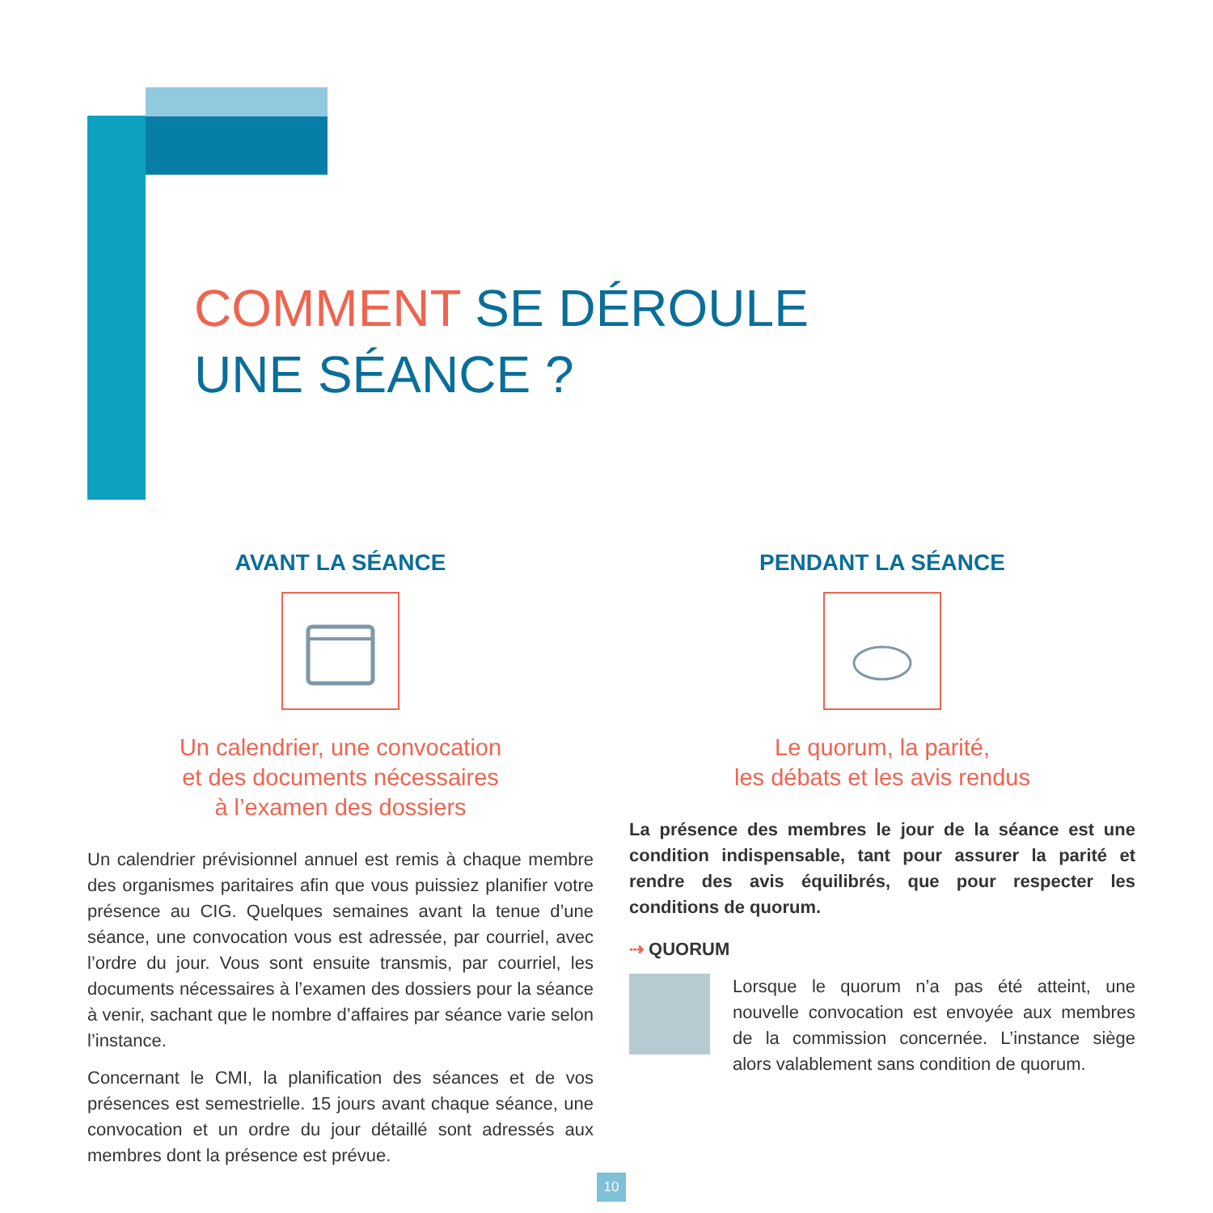COMMENT SE DÉROULE
UNE SÉANCE ?
AVANT LA SÉANCE
Un calendrier, une convocation
et des documents nécessaires
à l’examen des dossiers
Un calendrier prévisionnel annuel est remis à chaque membre des organismes paritaires afin que vous puissiez planifier votre présence au CIG. Quelques semaines avant la tenue d’une séance, une convocation vous est adressée, par courriel, avec l’ordre du jour. Vous sont ensuite transmis, par courriel, les documents nécessaires à l’examen des dossiers pour la séance à venir, sachant que le nombre d’affaires par séance varie selon l’instance.
Concernant le CMI, la planification des séances et de vos présences est semestrielle. 15 jours avant chaque séance, une convocation et un ordre du jour détaillé sont adressés aux membres dont la présence est prévue.
PENDANT LA SÉANCE
Le quorum, la parité,
les débats et les avis rendus
La présence des membres le jour de la séance est une condition indispensable, tant pour assurer la parité et rendre des avis équilibrés, que pour respecter les conditions de quorum.
⇢ QUORUM
Lorsque le quorum n’a pas été atteint, une nouvelle convocation est envoyée aux membres de la commission concernée. L’instance siège alors valablement sans condition de quorum.
10